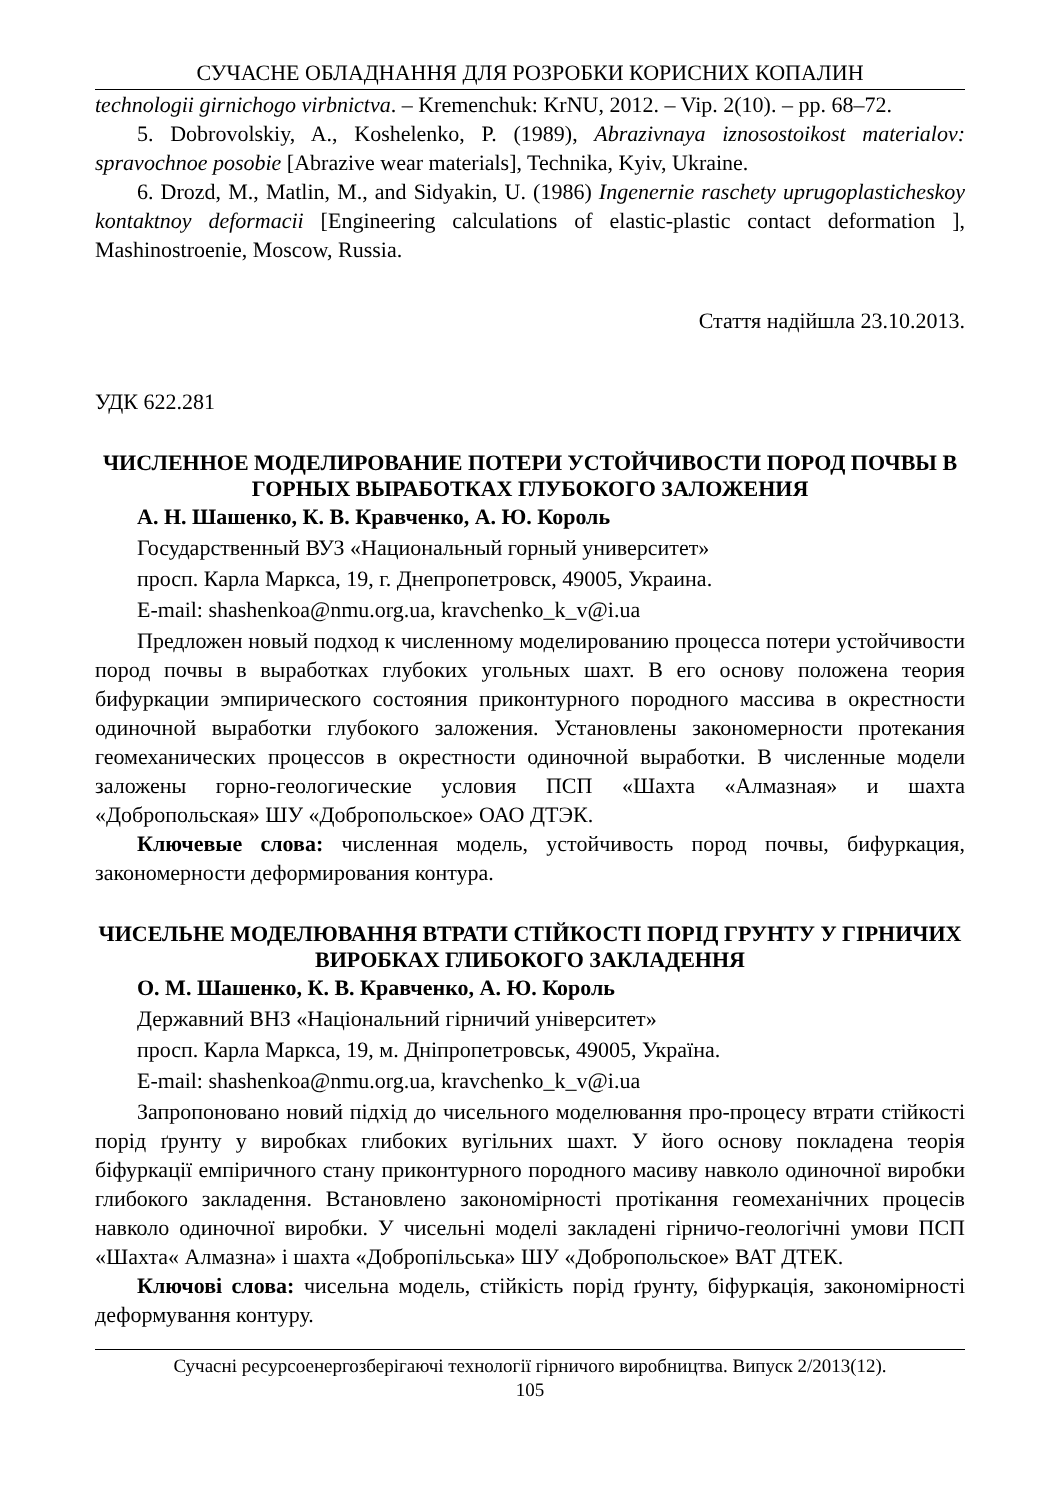СУЧАСНЕ ОБЛАДНАННЯ ДЛЯ РОЗРОБКИ КОРИСНИХ КОПАЛИН
technologii girnichogo virbnictva. – Kremenchuk: KrNU, 2012. – Vip. 2(10). – pp. 68–72.
5. Dobrovolskiy, A., Koshelenko, P. (1989), Abrazivnaya iznosostoikost materialov: spravochnoe posobie [Abrazive wear materials], Technika, Kyiv, Ukraine.
6. Drozd, M., Matlin, M., and Sidyakin, U. (1986) Ingenernie raschety uprugoplasticheskoy kontaktnoy deformacii [Engineering calculations of elastic-plastic contact deformation ], Mashinostroenie, Moscow, Russia.
Стаття надійшла 23.10.2013.
УДК 622.281
ЧИСЛЕННОЕ МОДЕЛИРОВАНИЕ ПОТЕРИ УСТОЙЧИВОСТИ ПОРОД ПОЧВЫ В ГОРНЫХ ВЫРАБОТКАХ ГЛУБОКОГО ЗАЛОЖЕНИЯ
А. Н. Шашенко, К. В. Кравченко, А. Ю. Король
Государственный ВУЗ «Национальный горный университет»
просп. Карла Маркса, 19, г. Днепропетровск, 49005, Украина.
E-mail: shashenkoa@nmu.org.ua, kravchenko_k_v@i.ua
Предложен новый подход к численному моделированию процесса потери устойчивости пород почвы в выработках глубоких угольных шахт. В его основу положена теория бифуркации эмпирического состояния приконтурного породного массива в окрестности одиночной выработки глубокого заложения. Установлены закономерности протекания геомеханических процессов в окрестности одиночной выработки. В численные модели заложены горно-геологические условия ПСП «Шахта «Алмазная» и шахта «Добропольская» ШУ «Добропольское» ОАО ДТЭК.
Ключевые слова: численная модель, устойчивость пород почвы, бифуркация, закономерности деформирования контура.
ЧИСЕЛЬНЕ МОДЕЛЮВАННЯ ВТРАТИ СТІЙКОСТІ ПОРІД ГРУНТУ У ГІРНИЧИХ ВИРОБКАХ ГЛИБОКОГО ЗАКЛАДЕННЯ
О. М. Шашенко, К. В. Кравченко, А. Ю. Король
Державний ВНЗ «Національний гірничий університет»
просп. Карла Маркса, 19, м. Дніпропетровськ, 49005, Україна.
E-mail: shashenkoa@nmu.org.ua, kravchenko_k_v@i.ua
Запропоновано новий підхід до чисельного моделювання про-процесу втрати стійкості порід ґрунту у виробках глибоких вугільних шахт. У його основу покладена теорія біфуркації емпіричного стану приконтурного породного масиву навколо одиночної виробки глибокого закладення. Встановлено закономірності протікання геомеханічних процесів навколо одиночної виробки. У чисельні моделі закладені гірничо-геологічні умови ПСП «Шахта« Алмазна» і шахта «Добропільська» ШУ «Добропольское» ВАТ ДТЕК.
Ключові слова: чисельна модель, стійкість порід ґрунту, біфуркація, закономірності деформування контуру.
Сучасні ресурсоенергозберігаючі технології гірничого виробництва. Випуск 2/2013(12).
105